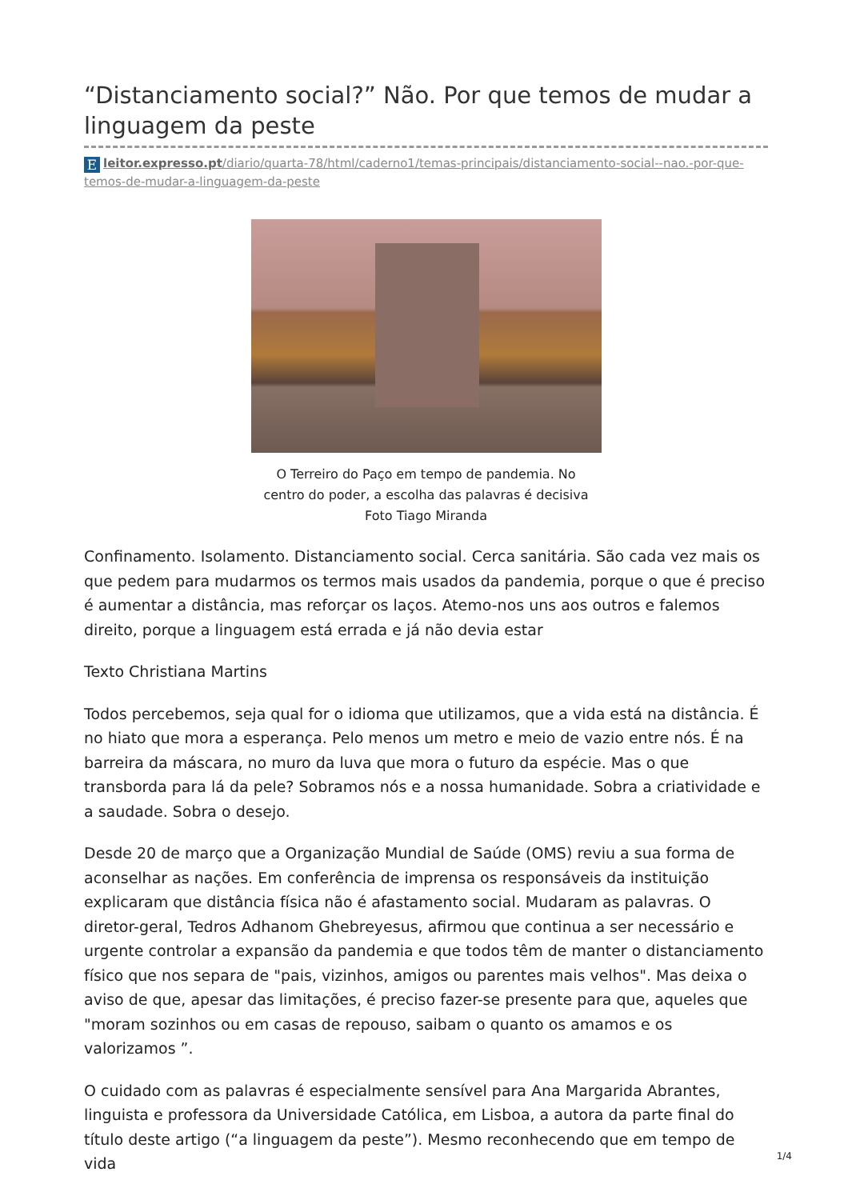“Distanciamento social?” Não. Por que temos de mudar a linguagem da peste
Eleitor.expresso.pt/diario/quarta-78/html/caderno1/temas-principais/distanciamento-social--nao.-por-que-temos-de-mudar-a-linguagem-da-peste
O Terreiro do Paço em tempo de pandemia. No
centro do poder, a escolha das palavras é decisiva
Foto Tiago Miranda
Confinamento. Isolamento. Distanciamento social. Cerca sanitária. São cada vez mais os que pedem para mudarmos os termos mais usados da pandemia, porque o que é preciso é aumentar a distância, mas reforçar os laços. Atemo-nos uns aos outros e falemos direito, porque a linguagem está errada e já não devia estar
Texto Christiana Martins
Todos percebemos, seja qual for o idioma que utilizamos, que a vida está na distância. É no hiato que mora a esperança. Pelo menos um metro e meio de vazio entre nós. É na barreira da máscara, no muro da luva que mora o futuro da espécie. Mas o que transborda para lá da pele? Sobramos nós e a nossa humanidade. Sobra a criatividade e a saudade. Sobra o desejo.
Desde 20 de março que a Organização Mundial de Saúde (OMS) reviu a sua forma de aconselhar as nações. Em conferência de imprensa os responsáveis da instituição explicaram que distância física não é afastamento social. Mudaram as palavras. O diretor-geral, Tedros Adhanom Ghebreyesus, afirmou que continua a ser necessário e urgente controlar a expansão da pandemia e que todos têm de manter o distanciamento físico que nos separa de "pais, vizinhos, amigos ou parentes mais velhos". Mas deixa o aviso de que, apesar das limitações, é preciso fazer-se presente para que, aqueles que "moram sozinhos ou em casas de repouso, saibam o quanto os amamos e os valorizamos ”.
O cuidado com as palavras é especialmente sensível para Ana Margarida Abrantes, linguista e professora da Universidade Católica, em Lisboa, a autora da parte final do título deste artigo (“a linguagem da peste”). Mesmo reconhecendo que em tempo de vida
1/4